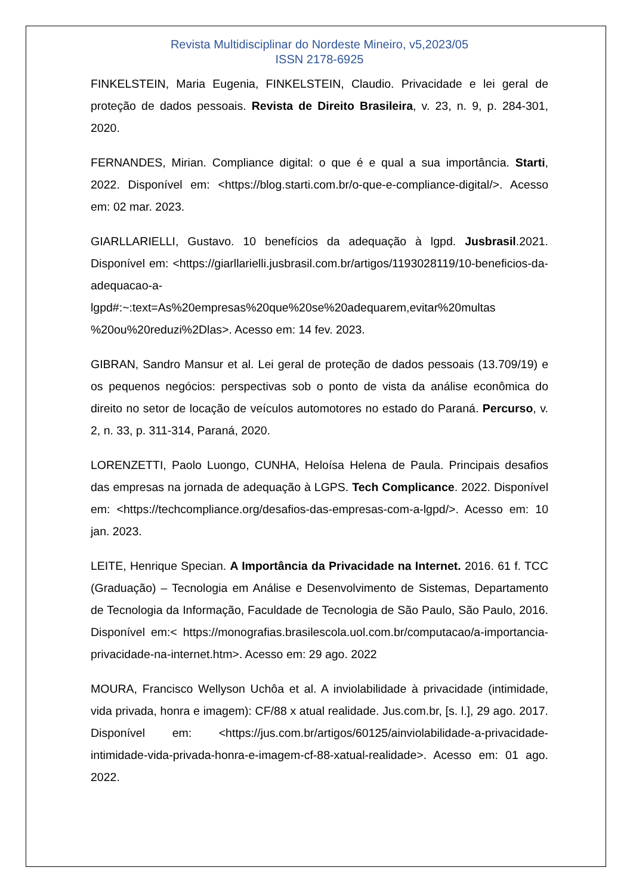Revista Multidisciplinar do Nordeste Mineiro, v5,2023/05
ISSN 2178-6925
FINKELSTEIN, Maria Eugenia, FINKELSTEIN, Claudio. Privacidade e lei geral de proteção de dados pessoais. Revista de Direito Brasileira, v. 23, n. 9, p. 284-301, 2020.
FERNANDES, Mirian. Compliance digital: o que é e qual a sua importância. Starti, 2022. Disponível em: <https://blog.starti.com.br/o-que-e-compliance-digital/>. Acesso em: 02 mar. 2023.
GIARLLARIELLI, Gustavo. 10 benefícios da adequação à lgpd. Jusbrasil.2021. Disponível em: <https://giarllarielli.jusbrasil.com.br/artigos/1193028119/10-beneficios-da-adequacao-a-lgpd#:~:text=As%20empresas%20que%20se%20adequarem,evitar%20multas %20ou%20reduzi%2Dlas>. Acesso em: 14 fev. 2023.
GIBRAN, Sandro Mansur et al. Lei geral de proteção de dados pessoais (13.709/19) e os pequenos negócios: perspectivas sob o ponto de vista da análise econômica do direito no setor de locação de veículos automotores no estado do Paraná. Percurso, v. 2, n. 33, p. 311-314, Paraná, 2020.
LORENZETTI, Paolo Luongo, CUNHA, Heloísa Helena de Paula. Principais desafios das empresas na jornada de adequação à LGPS. Tech Complicance. 2022. Disponível em: <https://techcompliance.org/desafios-das-empresas-com-a-lgpd/>. Acesso em: 10 jan. 2023.
LEITE, Henrique Specian. A Importância da Privacidade na Internet. 2016. 61 f. TCC (Graduação) – Tecnologia em Análise e Desenvolvimento de Sistemas, Departamento de Tecnologia da Informação, Faculdade de Tecnologia de São Paulo, São Paulo, 2016. Disponível em:< https://monografias.brasilescola.uol.com.br/computacao/a-importancia-privacidade-na-internet.htm>. Acesso em: 29 ago. 2022
MOURA, Francisco Wellyson Uchôa et al. A inviolabilidade à privacidade (intimidade, vida privada, honra e imagem): CF/88 x atual realidade. Jus.com.br, [s. l.], 29 ago. 2017. Disponível em: <https://jus.com.br/artigos/60125/ainviolabilidade-a-privacidade-intimidade-vida-privada-honra-e-imagem-cf-88-xatual-realidade>. Acesso em: 01 ago. 2022.